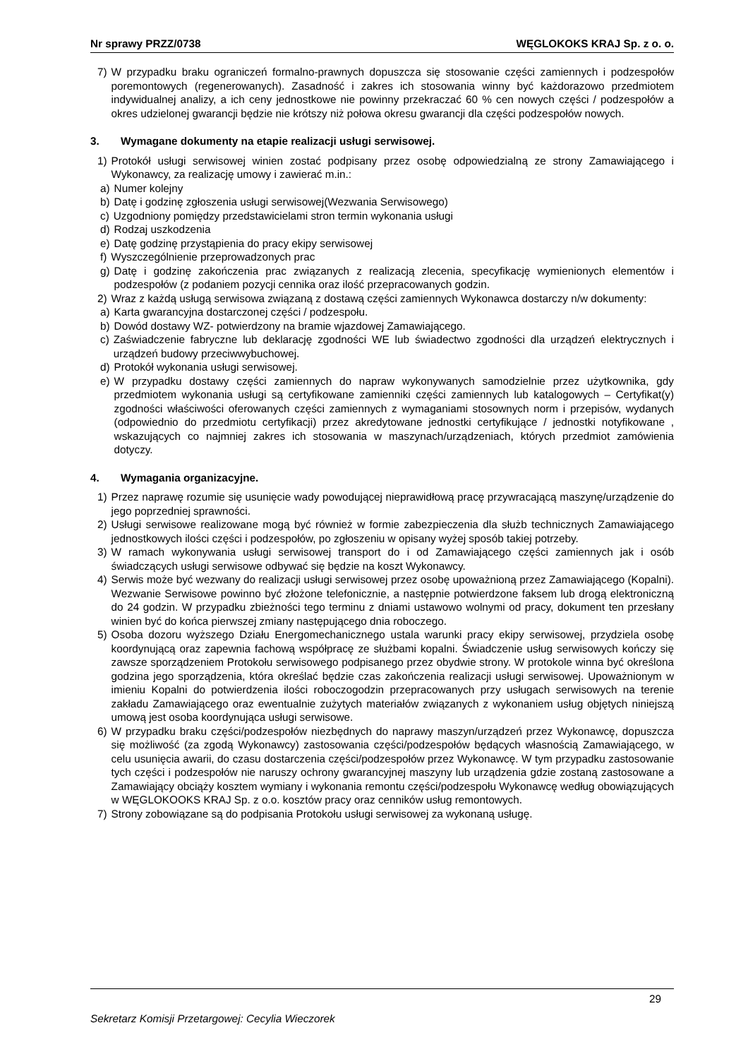Nr sprawy PRZZ/0738 WĘGLOKOKS KRAJ Sp. z o. o.
7) W przypadku braku ograniczeń formalno-prawnych dopuszcza się stosowanie części zamiennych i podzespołów poremontowych (regenerowanych). Zasadność i zakres ich stosowania winny być każdorazowo przedmiotem indywidualnej analizy, a ich ceny jednostkowe nie powinny przekraczać 60 % cen nowych części / podzespołów a okres udzielonej gwarancji będzie nie krótszy niż połowa okresu gwarancji dla części podzespołów nowych.
3. Wymagane dokumenty na etapie realizacji usługi serwisowej.
1) Protokół usługi serwisowej winien zostać podpisany przez osobę odpowiedzialną ze strony Zamawiającego i Wykonawcy, za realizację umowy i zawierać m.in.:
a) Numer kolejny
b) Datę i godzinę zgłoszenia usługi serwisowej(Wezwania Serwisowego)
c) Uzgodniony pomiędzy przedstawicielami stron termin wykonania usługi
d) Rodzaj uszkodzenia
e) Datę godzinę przystąpienia do pracy ekipy serwisowej
f) Wyszczególnienie przeprowadzonych prac
g) Datę i godzinę zakończenia prac związanych z realizacją zlecenia, specyfikację wymienionych elementów i podzespołów (z podaniem pozycji cennika oraz ilość przepracowanych godzin.
2) Wraz z każdą usługą serwisowa związaną z dostawą części zamiennych Wykonawca dostarczy n/w dokumenty:
a) Karta gwarancyjna dostarczonej części / podzespołu.
b) Dowód dostawy WZ- potwierdzony na bramie wjazdowej Zamawiającego.
c) Zaświadczenie fabryczne lub deklarację zgodności WE lub świadectwo zgodności dla urządzeń elektrycznych i urządzeń budowy przeciwwybuchowej.
d) Protokół wykonania usługi serwisowej.
e) W przypadku dostawy części zamiennych do napraw wykonywanych samodzielnie przez użytkownika, gdy przedmiotem wykonania usługi są certyfikowane zamienniki części zamiennych lub katalogowych – Certyfikat(y) zgodności właściwości oferowanych części zamiennych z wymaganiami stosownych norm i przepisów, wydanych (odpowiednio do przedmiotu certyfikacji) przez akredytowane jednostki certyfikujące / jednostki notyfikowane , wskazujących co najmniej zakres ich stosowania w maszynach/urządzeniach, których przedmiot zamówienia dotyczy.
4. Wymagania organizacyjne.
1) Przez naprawę rozumie się usunięcie wady powodującej nieprawidłową pracę przywracającą maszynę/urządzenie do jego poprzedniej sprawności.
2) Usługi serwisowe realizowane mogą być również w formie zabezpieczenia dla służb technicznych Zamawiającego jednostkowych ilości części i podzespołów, po zgłoszeniu w opisany wyżej sposób takiej potrzeby.
3) W ramach wykonywania usługi serwisowej transport do i od Zamawiającego części zamiennych jak i osób świadczących usługi serwisowe odbywać się będzie na koszt Wykonawcy.
4) Serwis może być wezwany do realizacji usługi serwisowej przez osobę upoważnioną przez Zamawiającego (Kopalni). Wezwanie Serwisowe powinno być złożone telefonicznie, a następnie potwierdzone faksem lub drogą elektroniczną do 24 godzin. W przypadku zbieżności tego terminu z dniami ustawowo wolnymi od pracy, dokument ten przesłany winien być do końca pierwszej zmiany następującego dnia roboczego.
5) Osoba dozoru wyższego Działu Energomechanicznego ustala warunki pracy ekipy serwisowej, przydziela osobę koordynującą oraz zapewnia fachową współpracę ze służbami kopalni. Świadczenie usług serwisowych kończy się zawsze sporządzeniem Protokołu serwisowego podpisanego przez obydwie strony. W protokole winna być określona godzina jego sporządzenia, która określać będzie czas zakończenia realizacji usługi serwisowej. Upoważnionym w imieniu Kopalni do potwierdzenia ilości roboczogodzin przepracowanych przy usługach serwisowych na terenie zakładu Zamawiającego oraz ewentualnie zużytych materiałów związanych z wykonaniem usług objętych niniejszą umową jest osoba koordynująca usługi serwisowe.
6) W przypadku braku części/podzespołów niezbędnych do naprawy maszyn/urządzeń przez Wykonawcę, dopuszcza się możliwość (za zgodą Wykonawcy) zastosowania części/podzespołów będących własnością Zamawiającego, w celu usunięcia awarii, do czasu dostarczenia części/podzespołów przez Wykonawcę. W tym przypadku zastosowanie tych części i podzespołów nie naruszy ochrony gwarancyjnej maszyny lub urządzenia gdzie zostaną zastosowane a Zamawiający obciąży kosztem wymiany i wykonania remontu części/podzespołu Wykonawcę według obowiązujących w WĘGLOKOOKS KRAJ Sp. z o.o. kosztów pracy oraz cenników usług remontowych.
7) Strony zobowiązane są do podpisania Protokołu usługi serwisowej za wykonaną usługę.
29
Sekretarz Komisji Przetargowej: Cecylia Wieczorek